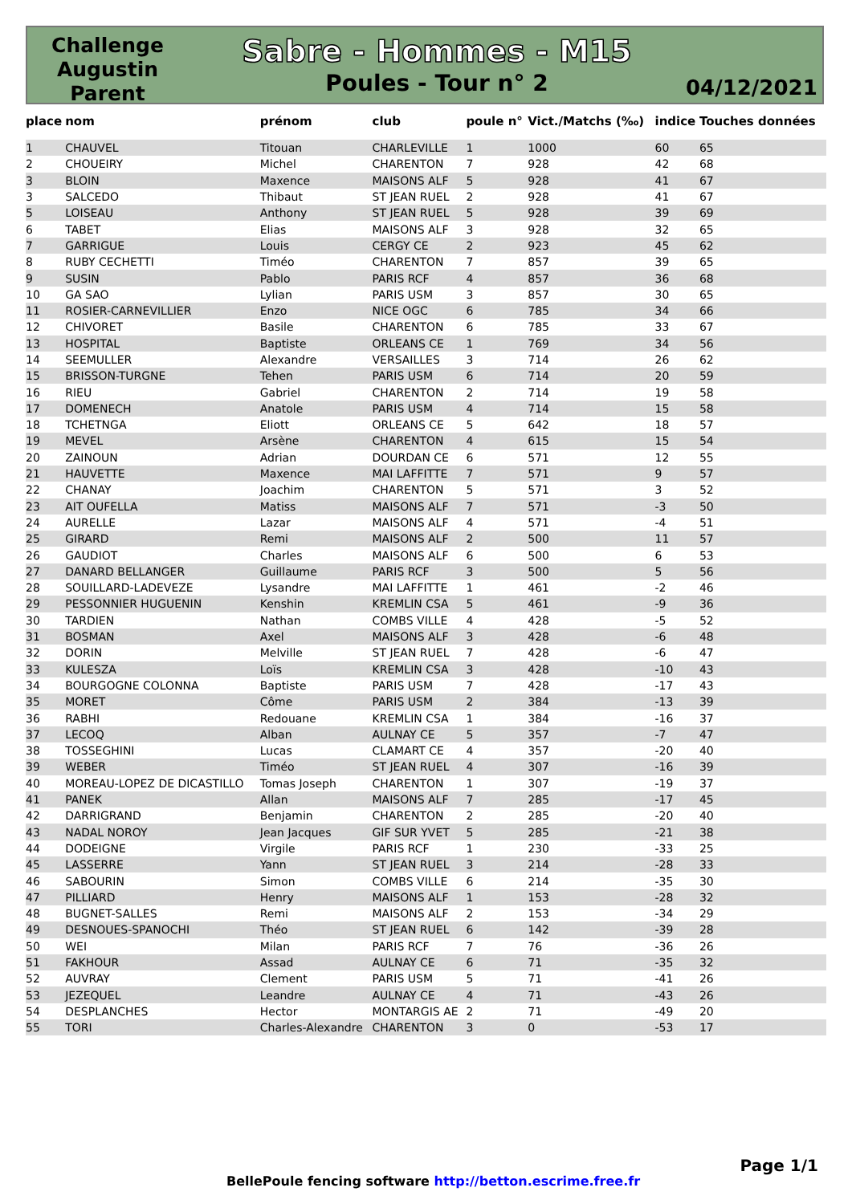Challenge
Augustin
Parent
Sabre - Hommes - M15
Poules - Tour n° 2
04/12/2021
| place | nom | prénom | club | poule n° | Vict./Matchs (‰) | indice | Touches données |
| --- | --- | --- | --- | --- | --- | --- | --- |
| 1 | CHAUVEL | Titouan | CHARLEVILLE | 1 | 1000 | 60 | 65 |
| 2 | CHOUEIRY | Michel | CHARENTON | 7 | 928 | 42 | 68 |
| 3 | BLOIN | Maxence | MAISONS ALF | 5 | 928 | 41 | 67 |
| 3 | SALCEDO | Thibaut | ST JEAN RUEL | 2 | 928 | 41 | 67 |
| 5 | LOISEAU | Anthony | ST JEAN RUEL | 5 | 928 | 39 | 69 |
| 6 | TABET | Elias | MAISONS ALF | 3 | 928 | 32 | 65 |
| 7 | GARRIGUE | Louis | CERGY CE | 2 | 923 | 45 | 62 |
| 8 | RUBY CECHETTI | Timéo | CHARENTON | 7 | 857 | 39 | 65 |
| 9 | SUSIN | Pablo | PARIS RCF | 4 | 857 | 36 | 68 |
| 10 | GA SAO | Lylian | PARIS USM | 3 | 857 | 30 | 65 |
| 11 | ROSIER-CARNEVILLIER | Enzo | NICE OGC | 6 | 785 | 34 | 66 |
| 12 | CHIVORET | Basile | CHARENTON | 6 | 785 | 33 | 67 |
| 13 | HOSPITAL | Baptiste | ORLEANS CE | 1 | 769 | 34 | 56 |
| 14 | SEEMULLER | Alexandre | VERSAILLES | 3 | 714 | 26 | 62 |
| 15 | BRISSON-TURGNE | Tehen | PARIS USM | 6 | 714 | 20 | 59 |
| 16 | RIEU | Gabriel | CHARENTON | 2 | 714 | 19 | 58 |
| 17 | DOMENECH | Anatole | PARIS USM | 4 | 714 | 15 | 58 |
| 18 | TCHETNGA | Eliott | ORLEANS CE | 5 | 642 | 18 | 57 |
| 19 | MEVEL | Arsène | CHARENTON | 4 | 615 | 15 | 54 |
| 20 | ZAINOUN | Adrian | DOURDAN CE | 6 | 571 | 12 | 55 |
| 21 | HAUVETTE | Maxence | MAI LAFFITTE | 7 | 571 | 9 | 57 |
| 22 | CHANAY | Joachim | CHARENTON | 5 | 571 | 3 | 52 |
| 23 | AIT OUFELLA | Matiss | MAISONS ALF | 7 | 571 | -3 | 50 |
| 24 | AURELLE | Lazar | MAISONS ALF | 4 | 571 | -4 | 51 |
| 25 | GIRARD | Remi | MAISONS ALF | 2 | 500 | 11 | 57 |
| 26 | GAUDIOT | Charles | MAISONS ALF | 6 | 500 | 6 | 53 |
| 27 | DANARD BELLANGER | Guillaume | PARIS RCF | 3 | 500 | 5 | 56 |
| 28 | SOUILLARD-LADEVEZE | Lysandre | MAI LAFFITTE | 1 | 461 | -2 | 46 |
| 29 | PESSONNIER HUGUENIN | Kenshin | KREMLIN CSA | 5 | 461 | -9 | 36 |
| 30 | TARDIEN | Nathan | COMBS VILLE | 4 | 428 | -5 | 52 |
| 31 | BOSMAN | Axel | MAISONS ALF | 3 | 428 | -6 | 48 |
| 32 | DORIN | Melville | ST JEAN RUEL | 7 | 428 | -6 | 47 |
| 33 | KULESZA | Loïs | KREMLIN CSA | 3 | 428 | -10 | 43 |
| 34 | BOURGOGNE COLONNA | Baptiste | PARIS USM | 7 | 428 | -17 | 43 |
| 35 | MORET | Côme | PARIS USM | 2 | 384 | -13 | 39 |
| 36 | RABHI | Redouane | KREMLIN CSA | 1 | 384 | -16 | 37 |
| 37 | LECOQ | Alban | AULNAY CE | 5 | 357 | -7 | 47 |
| 38 | TOSSEGHINI | Lucas | CLAMART CE | 4 | 357 | -20 | 40 |
| 39 | WEBER | Timéo | ST JEAN RUEL | 4 | 307 | -16 | 39 |
| 40 | MOREAU-LOPEZ DE DICASTILLO | Tomas Joseph | CHARENTON | 1 | 307 | -19 | 37 |
| 41 | PANEK | Allan | MAISONS ALF | 7 | 285 | -17 | 45 |
| 42 | DARRIGRAND | Benjamin | CHARENTON | 2 | 285 | -20 | 40 |
| 43 | NADAL NOROY | Jean Jacques | GIF SUR YVET | 5 | 285 | -21 | 38 |
| 44 | DODEIGNE | Virgile | PARIS RCF | 1 | 230 | -33 | 25 |
| 45 | LASSERRE | Yann | ST JEAN RUEL | 3 | 214 | -28 | 33 |
| 46 | SABOURIN | Simon | COMBS VILLE | 6 | 214 | -35 | 30 |
| 47 | PILLIARD | Henry | MAISONS ALF | 1 | 153 | -28 | 32 |
| 48 | BUGNET-SALLES | Remi | MAISONS ALF | 2 | 153 | -34 | 29 |
| 49 | DESNOUES-SPANOCHI | Théo | ST JEAN RUEL | 6 | 142 | -39 | 28 |
| 50 | WEI | Milan | PARIS RCF | 7 | 76 | -36 | 26 |
| 51 | FAKHOUR | Assad | AULNAY CE | 6 | 71 | -35 | 32 |
| 52 | AUVRAY | Clement | PARIS USM | 5 | 71 | -41 | 26 |
| 53 | JEZEQUEL | Leandre | AULNAY CE | 4 | 71 | -43 | 26 |
| 54 | DESPLANCHES | Hector | MONTARGIS AE | 2 | 71 | -49 | 20 |
| 55 | TORI | Charles-Alexandre | CHARENTON | 3 | 0 | -53 | 17 |
Page 1/1
BellePoule fencing software http://betton.escrime.free.fr